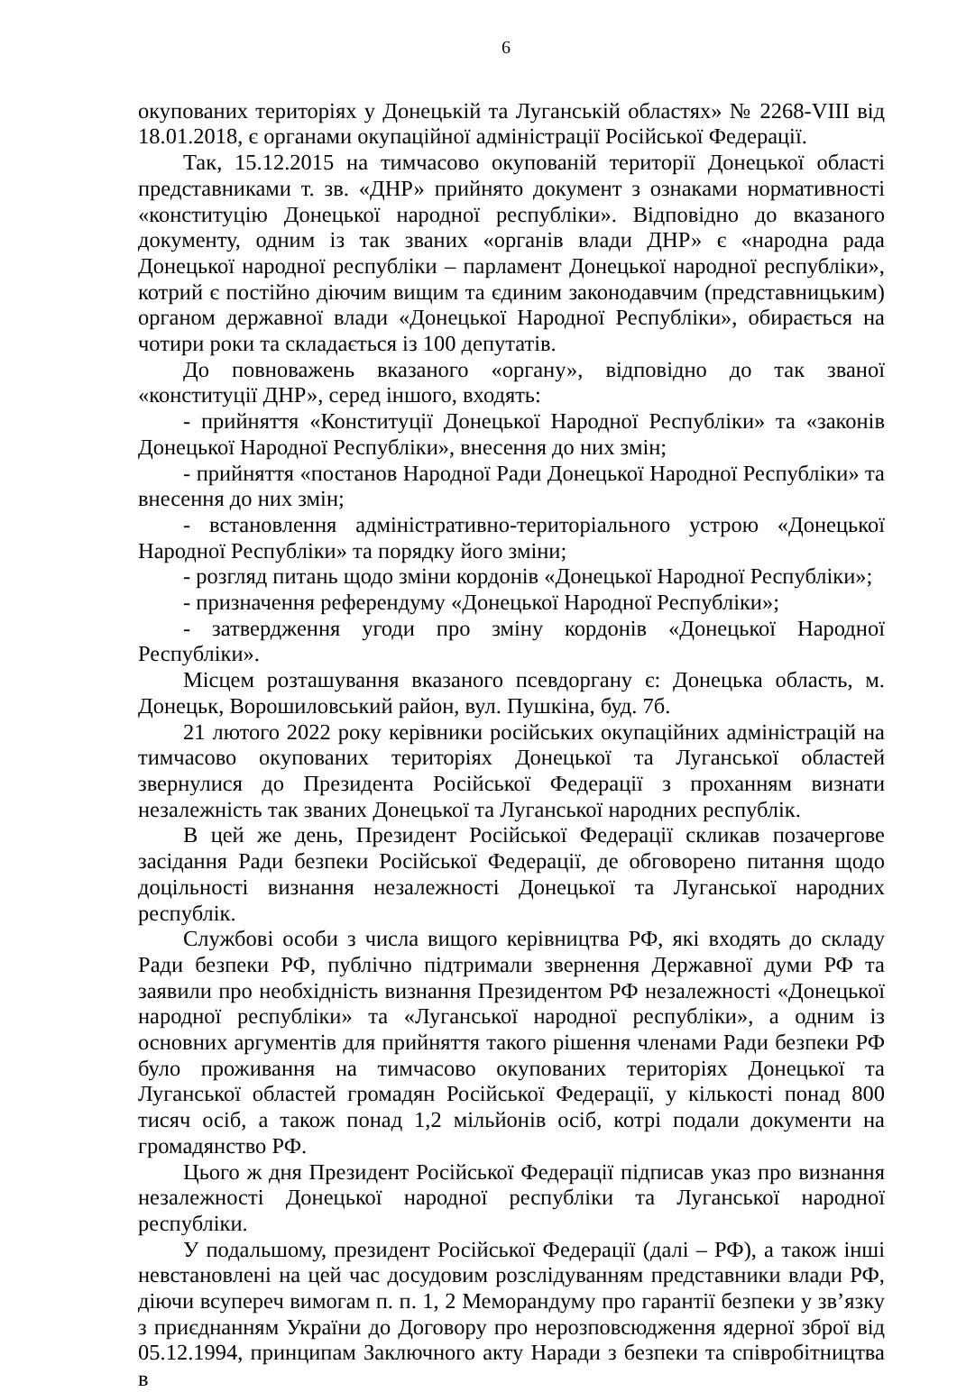6
окупованих територіях у Донецькій та Луганській областях» № 2268-VIII від 18.01.2018, є органами окупаційної адміністрації Російської Федерації.
Так, 15.12.2015 на тимчасово окупованій території Донецької області представниками т. зв. «ДНР» прийнято документ з ознаками нормативності «конституцію Донецької народної республіки». Відповідно до вказаного документу, одним із так званих «органів влади ДНР» є «народна рада Донецької народної республіки – парламент Донецької народної республіки», котрий є постійно діючим вищим та єдиним законодавчим (представницьким) органом державної влади «Донецької Народної Республіки», обирається на чотири роки та складається із 100 депутатів.
До повноважень вказаного «органу», відповідно до так званої «конституції ДНР», серед іншого, входять:
- прийняття «Конституції Донецької Народної Республіки» та «законів Донецької Народної Республіки», внесення до них змін;
- прийняття «постанов Народної Ради Донецької Народної Республіки» та внесення до них змін;
- встановлення адміністративно-територіального устрою «Донецької Народної Республіки» та порядку його зміни;
- розгляд питань щодо зміни кордонів «Донецької Народної Республіки»;
- призначення референдуму «Донецької Народної Республіки»;
- затвердження угоди про зміну кордонів «Донецької Народної Республіки».
Місцем розташування вказаного псевдоргану є: Донецька область, м. Донецьк, Ворошиловський район, вул. Пушкіна, буд. 7б.
21 лютого 2022 року керівники російських окупаційних адміністрацій на тимчасово окупованих територіях Донецької та Луганської областей звернулися до Президента Російської Федерації з проханням визнати незалежність так званих Донецької та Луганської народних республік.
В цей же день, Президент Російської Федерації скликав позачергове засідання Ради безпеки Російської Федерації, де обговорено питання щодо доцільності визнання незалежності Донецької та Луганської народних республік.
Службові особи з числа вищого керівництва РФ, які входять до складу Ради безпеки РФ, публічно підтримали звернення Державної думи РФ та заявили про необхідність визнання Президентом РФ незалежності «Донецької народної республіки» та «Луганської народної республіки», а одним із основних аргументів для прийняття такого рішення членами Ради безпеки РФ було проживання на тимчасово окупованих територіях Донецької та Луганської областей громадян Російської Федерації, у кількості понад 800 тисяч осіб, а також понад 1,2 мільйонів осіб, котрі подали документи на громадянство РФ.
Цього ж дня Президент Російської Федерації підписав указ про визнання незалежності Донецької народної республіки та Луганської народної республіки.
У подальшому, президент Російської Федерації (далі – РФ), а також інші невстановлені на цей час досудовим розслідуванням представники влади РФ, діючи всупереч вимогам п. п. 1, 2 Меморандуму про гарантії безпеки у зв’язку з приєднанням України до Договору про нерозповсюдження ядерної зброї від 05.12.1994, принципам Заключного акту Наради з безпеки та співробітництва в